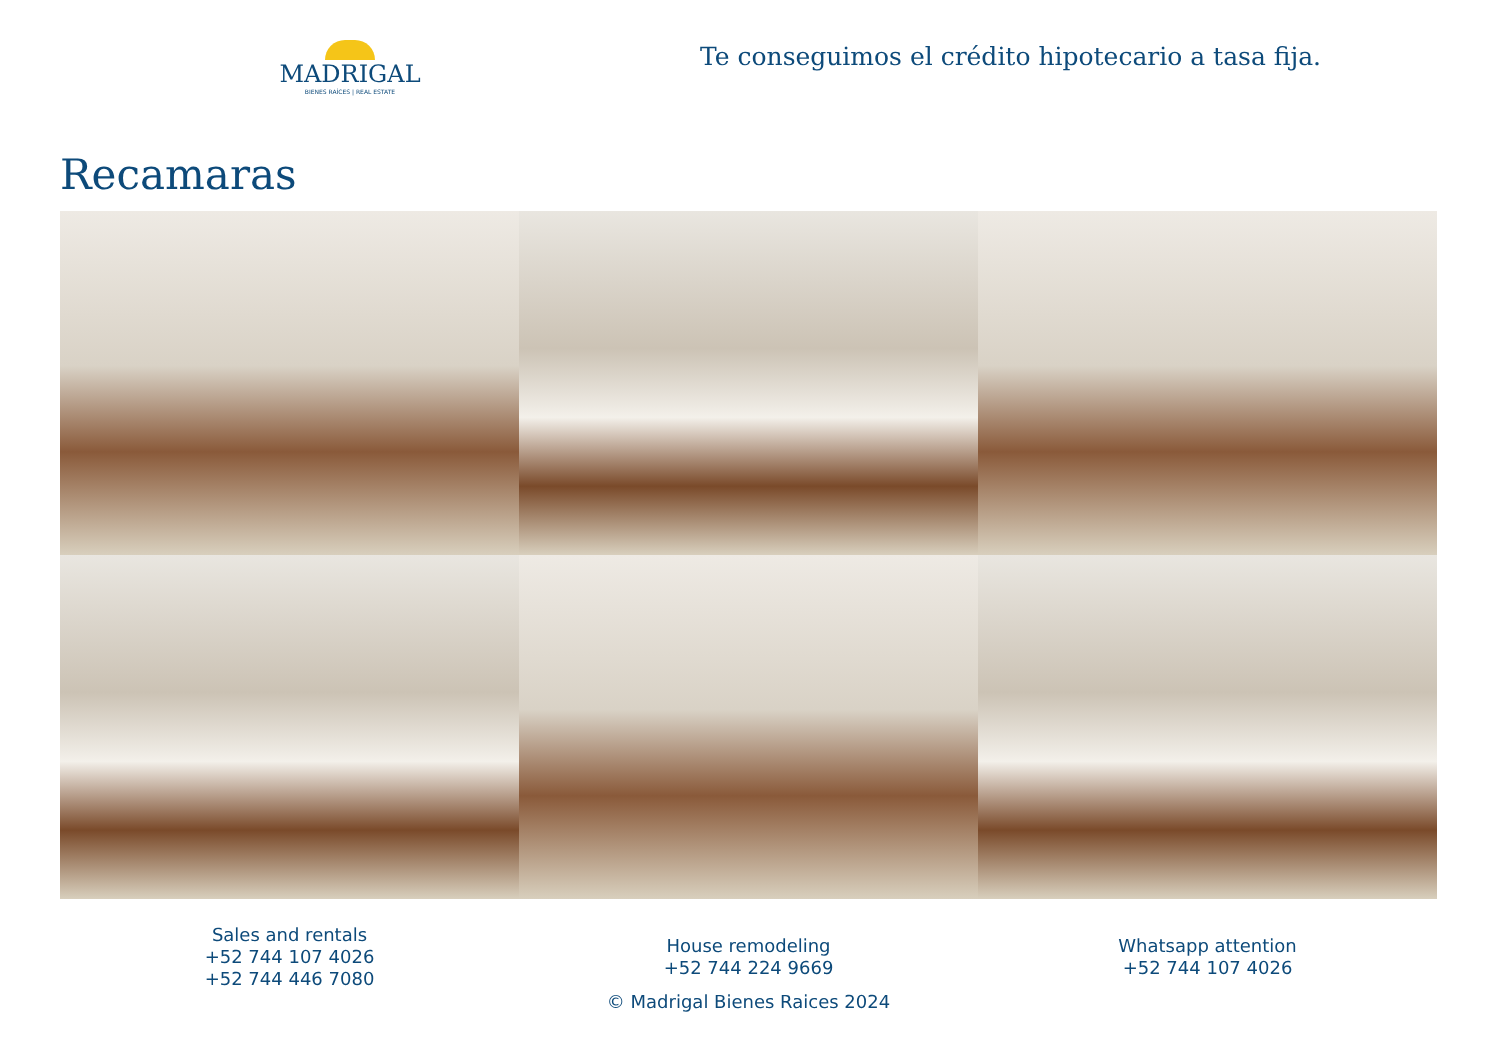MADRIGAL
BIENES RAÍCES | REAL ESTATE
Te conseguimos el crédito hipotecario a tasa fija.
Recamaras
Sales and rentals
+52 744 107 4026
+52 744 446 7080
House remodeling
+52 744 224 9669
© Madrigal Bienes Raices 2024
Whatsapp attention
+52 744 107 4026